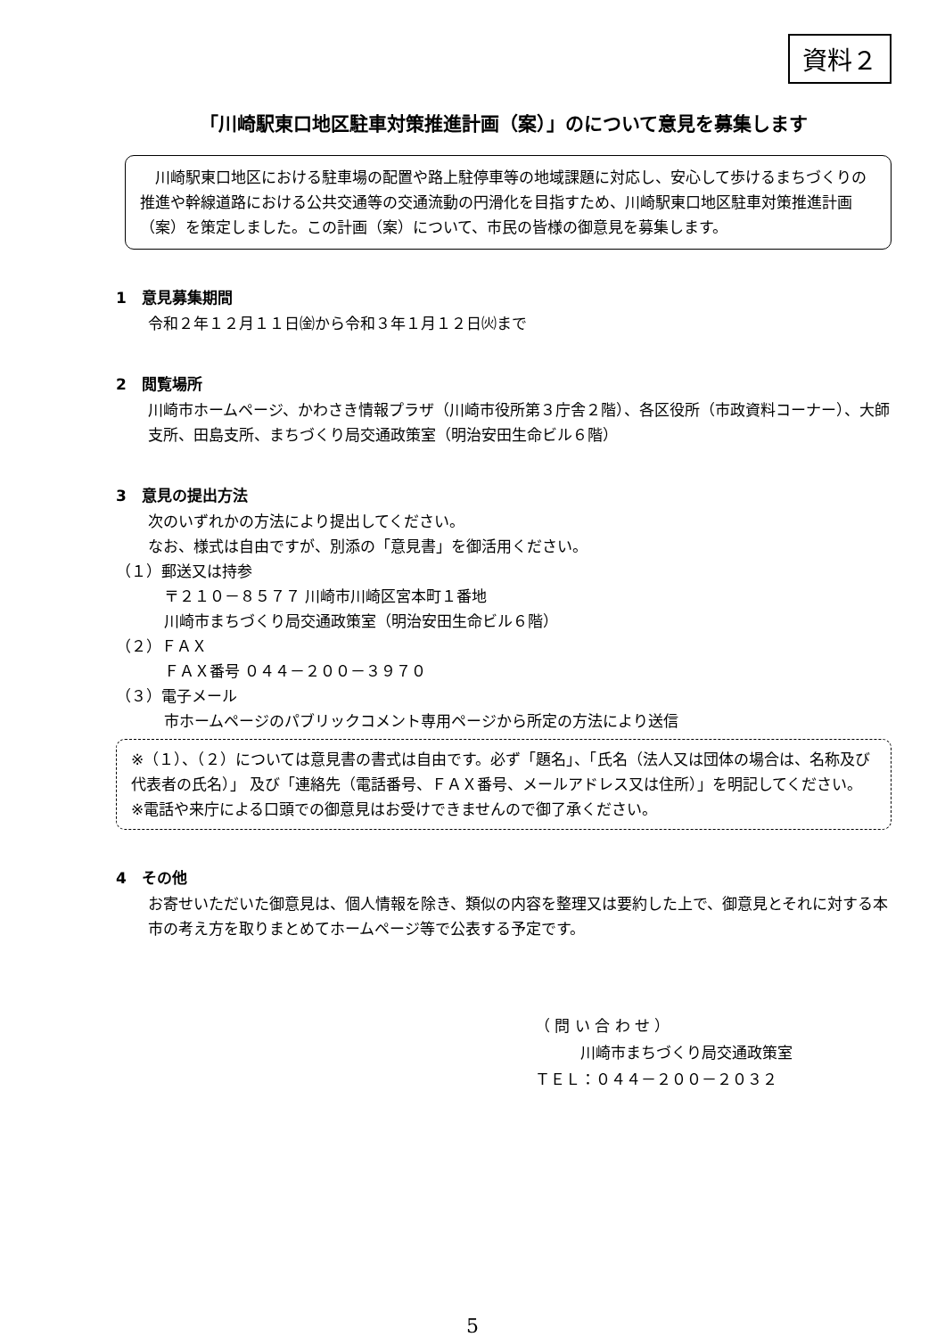資料２
「川崎駅東口地区駐車対策推進計画（案）」のについて意見を募集します
　川崎駅東口地区における駐車場の配置や路上駐停車等の地域課題に対応し、安心して歩けるまちづくりの推進や幹線道路における公共交通等の交通流動の円滑化を目指すため、川崎駅東口地区駐車対策推進計画（案）を策定しました。この計画（案）について、市民の皆様の御意見を募集します。
1　意見募集期間
令和２年１２月１１日㈮から令和３年１月１２日㈫まで
2　閲覧場所
川崎市ホームページ、かわさき情報プラザ（川崎市役所第３庁舎２階）、各区役所（市政資料コーナー）、大師支所、田島支所、まちづくり局交通政策室（明治安田生命ビル６階）
3　意見の提出方法
次のいずれかの方法により提出してください。
なお、様式は自由ですが、別添の「意見書」を御活用ください。
（１）郵送又は持参
〒２１０－８５７７ 川崎市川崎区宮本町１番地
川崎市まちづくり局交通政策室（明治安田生命ビル６階）
（２）ＦＡＸ
ＦＡＸ番号 ０４４－２００－３９７０
（３）電子メール
市ホームページのパブリックコメント専用ページから所定の方法により送信
※（１）、（２）については意見書の書式は自由です。必ず「題名」、「氏名（法人又は団体の場合は、名称及び代表者の氏名）」 及び「連絡先（電話番号、ＦＡＸ番号、メールアドレス又は住所）」を明記してください。
※電話や来庁による口頭での御意見はお受けできませんので御了承ください。
4　その他
お寄せいただいた御意見は、個人情報を除き、類似の内容を整理又は要約した上で、御意見とそれに対する本市の考え方を取りまとめてホームページ等で公表する予定です。
（ 問 い 合 わ せ ）
　　　川崎市まちづくり局交通政策室
ＴＥＬ：０４４－２００－２０３２
5